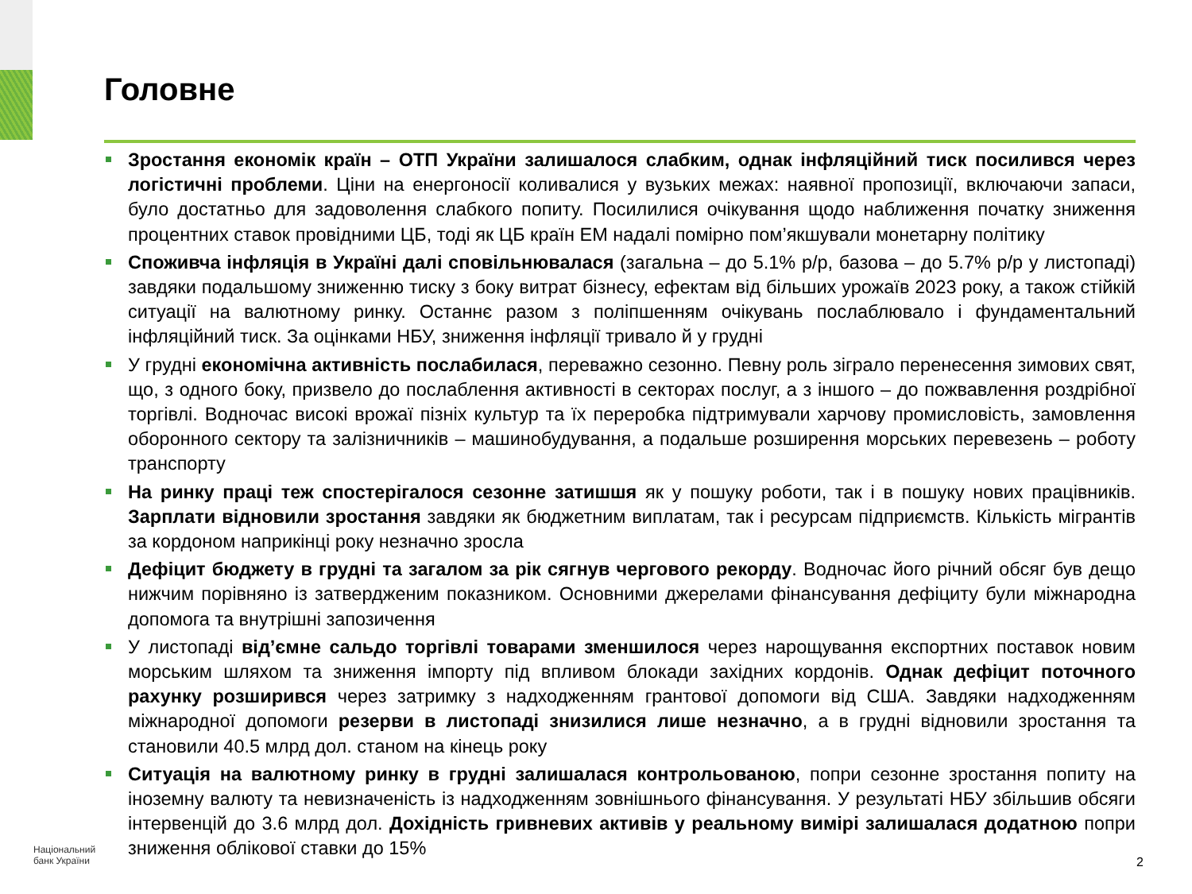Головне
Зростання економік країн – ОТП України залишалося слабким, однак інфляційний тиск посилився через логістичні проблеми. Ціни на енергоносії коливалися у вузьких межах: наявної пропозиції, включаючи запаси, було достатньо для задоволення слабкого попиту. Посилилися очікування щодо наближення початку зниження процентних ставок провідними ЦБ, тоді як ЦБ країн ЕМ надалі помірно пом’якшували монетарну політику
Споживча інфляція в Україні далі сповільнювалася (загальна – до 5.1% р/р, базова – до 5.7% р/р у листопаді) завдяки подальшому зниженню тиску з боку витрат бізнесу, ефектам від більших урожаїв 2023 року, а також стійкій ситуації на валютному ринку. Останнє разом з поліпшенням очікувань послаблювало і фундаментальний інфляційний тиск. За оцінками НБУ, зниження інфляції тривало й у грудні
У грудні економічна активність послабилася, переважно сезонно. Певну роль зіграло перенесення зимових свят, що, з одного боку, призвело до послаблення активності в секторах послуг, а з іншого – до пожвавлення роздрібної торгівлі. Водночас високі врожаї пізніх культур та їх переробка підтримували харчову промисловість, замовлення оборонного сектору та залізничників – машинобудування, а подальше розширення морських перевезень – роботу транспорту
На ринку праці теж спостерігалося сезонне затишшя як у пошуку роботи, так і в пошуку нових працівників. Зарплати відновили зростання завдяки як бюджетним виплатам, так і ресурсам підприємств. Кількість мігрантів за кордоном наприкінці року незначно зросла
Дефіцит бюджету в грудні та загалом за рік сягнув чергового рекорду. Водночас його річний обсяг був дещо нижчим порівняно із затвердженим показником. Основними джерелами фінансування дефіциту були міжнародна допомога та внутрішні запозичення
У листопаді від’ємне сальдо торгівлі товарами зменшилося через нарощування експортних поставок новим морським шляхом та зниження імпорту під впливом блокади західних кордонів. Однак дефіцит поточного рахунку розширився через затримку з надходженням грантової допомоги від США. Завдяки надходженням міжнародної допомоги резерви в листопаді знизилися лише незначно, а в грудні відновили зростання та становили 40.5 млрд дол. станом на кінець року
Ситуація на валютному ринку в грудні залишалася контрольованою, попри сезонне зростання попиту на іноземну валюту та невизначеність із надходженням зовнішнього фінансування. У результаті НБУ збільшив обсяги інтервенцій до 3.6 млрд дол. Дохідність гривневих активів у реальному вимірі залишалася додатною попри зниження облікової ставки до 15%
Національний
банк України
2